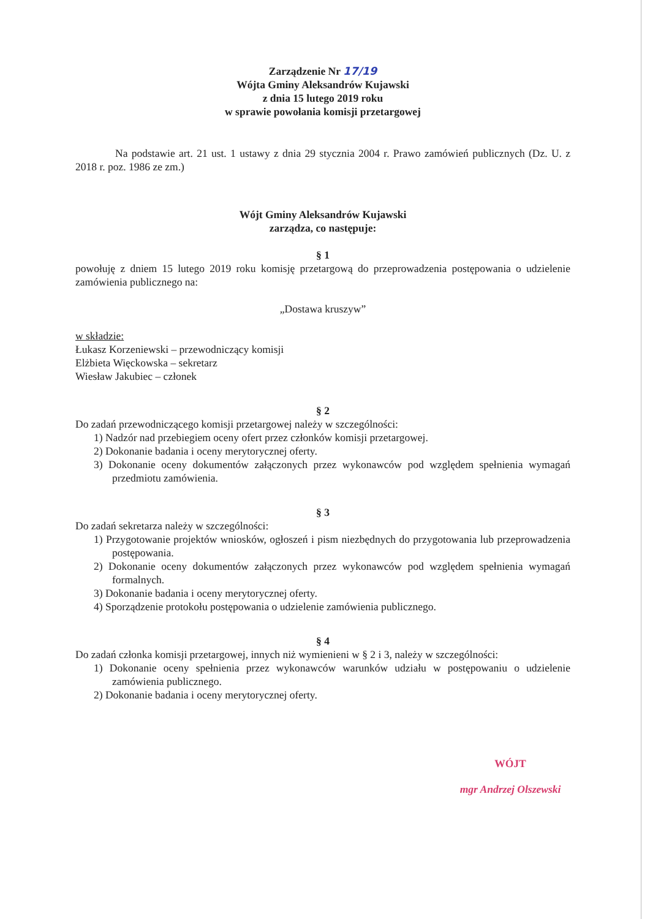Zarządzenie Nr 17/19
Wójta Gminy Aleksandrów Kujawski
z dnia 15 lutego 2019 roku
w sprawie powołania komisji przetargowej
Na podstawie art. 21 ust. 1 ustawy z dnia 29 stycznia 2004 r. Prawo zamówień publicznych (Dz. U. z 2018 r. poz. 1986 ze zm.)
Wójt Gminy Aleksandrów Kujawski
zarządza, co następuje:
§ 1
powołuję z dniem 15 lutego 2019 roku komisję przetargową do przeprowadzenia postępowania o udzielenie zamówienia publicznego na:
„Dostawa kruszyw”
w składzie:
Łukasz Korzeniewski – przewodniczący komisji
Elżbieta Więckowska – sekretarz
Wiesław Jakubiec – członek
§ 2
Do zadań przewodniczącego komisji przetargowej należy w szczególności:
1) Nadzór nad przebiegiem oceny ofert przez członków komisji przetargowej.
2) Dokonanie badania i oceny merytorycznej oferty.
3) Dokonanie oceny dokumentów załączonych przez wykonawców pod względem spełnienia wymagań przedmiotu zamówienia.
§ 3
Do zadań sekretarza należy w szczególności:
1) Przygotowanie projektów wniosków, ogłoszeń i pism niezbędnych do przygotowania lub przeprowadzenia postępowania.
2) Dokonanie oceny dokumentów załączonych przez wykonawców pod względem spełnienia wymagań formalnych.
3) Dokonanie badania i oceny merytorycznej oferty.
4) Sporządzenie protokołu postępowania o udzielenie zamówienia publicznego.
§ 4
Do zadań członka komisji przetargowej, innych niż wymienieni w § 2 i 3, należy w szczególności:
1) Dokonanie oceny spełnienia przez wykonawców warunków udziału w postępowaniu o udzielenie zamówienia publicznego.
2) Dokonanie badania i oceny merytorycznej oferty.
WÓJT
mgr Andrzej Olszewski